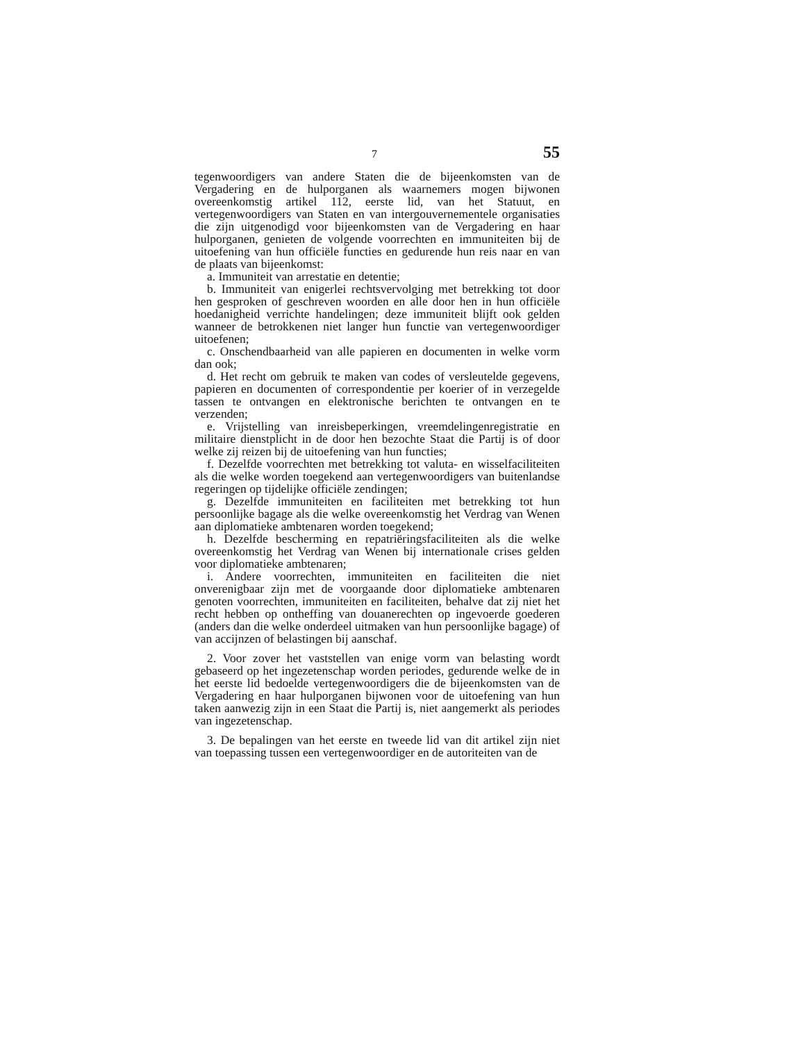7 55
tegenwoordigers van andere Staten die de bijeenkomsten van de Vergadering en de hulporganen als waarnemers mogen bijwonen overeenkomstig artikel 112, eerste lid, van het Statuut, en vertegenwoordigers van Staten en van intergouvernementele organisaties die zijn uitgenodigd voor bijeenkomsten van de Vergadering en haar hulporganen, genieten de volgende voorrechten en immuniteiten bij de uitoefening van hun officiële functies en gedurende hun reis naar en van de plaats van bijeenkomst:
a. Immuniteit van arrestatie en detentie;
b. Immuniteit van enigerlei rechtsvervolging met betrekking tot door hen gesproken of geschreven woorden en alle door hen in hun officiële hoedanigheid verrichte handelingen; deze immuniteit blijft ook gelden wanneer de betrokkenen niet langer hun functie van vertegenwoordiger uitoefenen;
c. Onschendbaarheid van alle papieren en documenten in welke vorm dan ook;
d. Het recht om gebruik te maken van codes of versleutelde gegevens, papieren en documenten of correspondentie per koerier of in verzegelde tassen te ontvangen en elektronische berichten te ontvangen en te verzenden;
e. Vrijstelling van inreisbeperkingen, vreemdelingenregistratie en militaire dienstplicht in de door hen bezochte Staat die Partij is of door welke zij reizen bij de uitoefening van hun functies;
f. Dezelfde voorrechten met betrekking tot valuta- en wisselfaciliteiten als die welke worden toegekend aan vertegenwoordigers van buitenlandse regeringen op tijdelijke officiële zendingen;
g. Dezelfde immuniteiten en faciliteiten met betrekking tot hun persoonlijke bagage als die welke overeenkomstig het Verdrag van Wenen aan diplomatieke ambtenaren worden toegekend;
h. Dezelfde bescherming en repatriëringsfaciliteiten als die welke overeenkomstig het Verdrag van Wenen bij internationale crises gelden voor diplomatieke ambtenaren;
i. Andere voorrechten, immuniteiten en faciliteiten die niet onverenigbaar zijn met de voorgaande door diplomatieke ambtenaren genoten voorrechten, immuniteiten en faciliteiten, behalve dat zij niet het recht hebben op ontheffing van douanerechten op ingevoerde goederen (anders dan die welke onderdeel uitmaken van hun persoonlijke bagage) of van accijnzen of belastingen bij aanschaf.
2. Voor zover het vaststellen van enige vorm van belasting wordt gebaseerd op het ingezetenschap worden periodes, gedurende welke de in het eerste lid bedoelde vertegenwoordigers die de bijeenkomsten van de Vergadering en haar hulporganen bijwonen voor de uitoefening van hun taken aanwezig zijn in een Staat die Partij is, niet aangemerkt als periodes van ingezetenschap.
3. De bepalingen van het eerste en tweede lid van dit artikel zijn niet van toepassing tussen een vertegenwoordiger en de autoriteiten van de